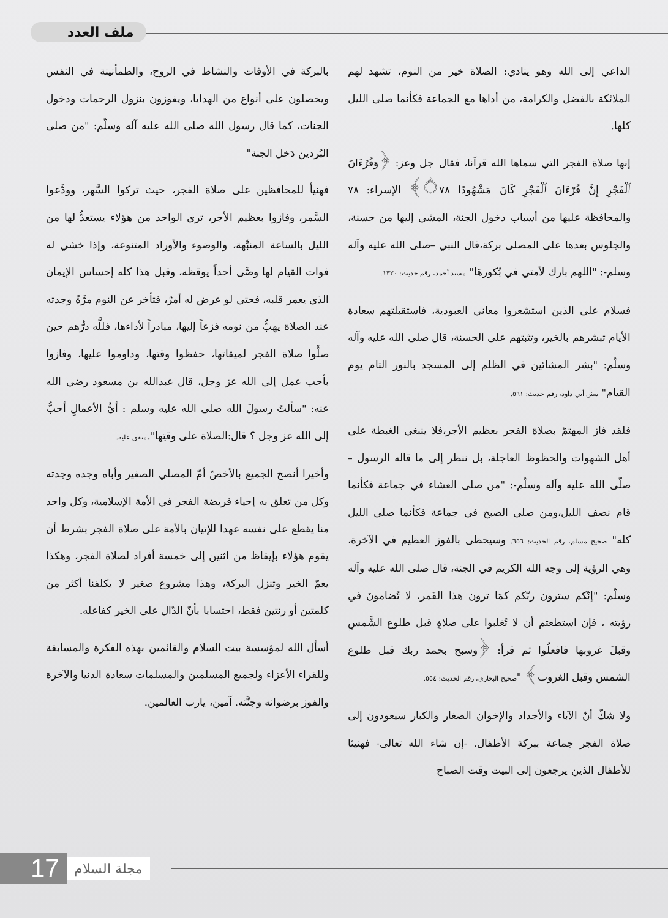ملف العدد
الداعي إلى الله وهو ينادي: الصلاة خير من النوم، تشهد لهم الملائكة بالفضل والكرامة، من أداها مع الجماعة فكأنما صلى الليل كلها.
إنها صلاة الفجر التي سماها الله قرآنا، فقال جل وعز: ﴿وَقُرْءَانَ ٱلْفَجْرِ إِنَّ قُرْءَانَ ٱلْفَجْرِ كَانَ مَشْهُودًا ۝٧٨﴾ الإسراء: ٧٨ والمحافظة عليها من أسباب دخول الجنة، المشي إليها من حسنة، والجلوس بعدها على المصلى بركة،قال النبي –صلى الله عليه وآله وسلم-: "اللهم بارك لأمتي في بُكورهَا" مسند أحمد، رقم حديث: ١٣٢٠.
فسلام على الذين استشعروا معاني العبودية، فاستقبلتهم سعادة الأيام تبشرهم بالخير، وتثبتهم على الحسنة، قال صلى الله عليه وآله وسلّم: "بشر المشائين في الظلم إلى المسجد بالنور التام يوم القيام" سنن أبي داود، رقم حديث: ٥٦١.
فلقد فاز المهتمّ بصلاة الفجر بعظيم الأجر،فلا ينبغي الغبطة على أهل الشهوات والحظوظ العاجلة، بل ننظر إلى ما قاله الرسول –صلّى الله عليه وآله وسلّم-: "من صلى العشاء في جماعة فكأنما قام نصف الليل،ومن صلى الصبح في جماعة فكأنما صلى الليل كله" صحيح مسلم، رقم الحديث: ٦٥٦. وسيحظى بالفوز العظيم في الآخرة، وهي الرؤية إلى وجه الله الكريم في الجنة، قال صلى الله عليه وآله وسلّم: "إنّكم سترون ربّكم كمَا ترون هذا القَمر، لا تُضامونَ في رؤيته ، فإن استطعتم أن لا تُغلبوا على صلاةٍ قبل طلوع الشَّمسِ وقبلَ غروبها فافعلُوا ثم قرأ: ﴿وسبح بحمد ربك قبل طلوع الشمس وقبل الغروب﴾ "صحيح البخاري، رقم الحديث: ٥٥٤.
ولا شكّ أنّ الآباء والأجداد والإخوان الصغار والكبار سيعودون إلى صلاة الفجر جماعة ببركة الأطفال. -إن شاء الله تعالى- فهنيئا للأطفال الذين يرجعون إلى البيت وقت الصباح
بالبركة في الأوقات والنشاط في الروح، والطمأنينة في النفس ويحصلون على أنواع من الهدايا، ويفوزون بنزول الرحمات ودخول الجنات، كما قال رسول الله صلى الله عليه آله وسلّم: "من صلى البُردين دَخل الجنة"
فهنيأ للمحافظين على صلاة الفجر، حيث تركوا السَّهر، وودَّعوا السَّمر، وفازوا بعظيم الأجر، ترى الواحد من هؤلاء يستعدُّ لها من الليل بالساعة المنبِّهة، والوضوء والأوراد المتنوعة، وإذا خشي له فوات القيام لها وصَّى أحداً يوقظه، وقبل هذا كله إحساس الإيمان الذي يعمر قلبه، فحتى لو عرض له أمرٌ، فتأخر عن النوم مرَّةً وجدته عند الصلاة يهبُّ من نومه فزعاً إليها، مبادراً لأداءها، فللَّه درُّهم حين صلَّوا صلاة الفجر لميقاتها، حفظوا وقتها، وداوموا عليها، وفازوا بأحب عمل إلى الله عز وجل، قال عبدالله بن مسعود رضي الله عنه: "سألتُ رسولَ الله صلى الله عليه وسلم : أيُّ الأعمالِ أحبُّ إلى الله عز وجل ؟ قال:الصلاة على وقتِها".متفق عليه.
وأخيرا أنصح الجميع بالأخصّ أمّ المصلي الصغير وأباه وجده وجدته وكل من تعلق به إحياء فريضة الفجر في الأمة الإسلامية، وكل واحد منا يقطع على نفسه عهدا للإتيان بالأمة على صلاة الفجر بشرط أن يقوم هؤلاء بإيقاظ من اثنين إلى خمسة أفراد لصلاة الفجر، وهكذا يعمّ الخير وتنزل البركة، وهذا مشروع صغير لا يكلفنا أكثر من كلمتين أو رنتين فقط، احتسابا بأنّ الدّال على الخير كفاعله.
أسأل الله لمؤسسة بيت السلام والقائمين بهذه الفكرة والمسابقة وللقراء الأعزاء ولجميع المسلمين والمسلمات سعادة الدنيا والآخرة والفوز برضوانه وجنَّته. آمين، يارب العالمين.
17
مجلة السلام